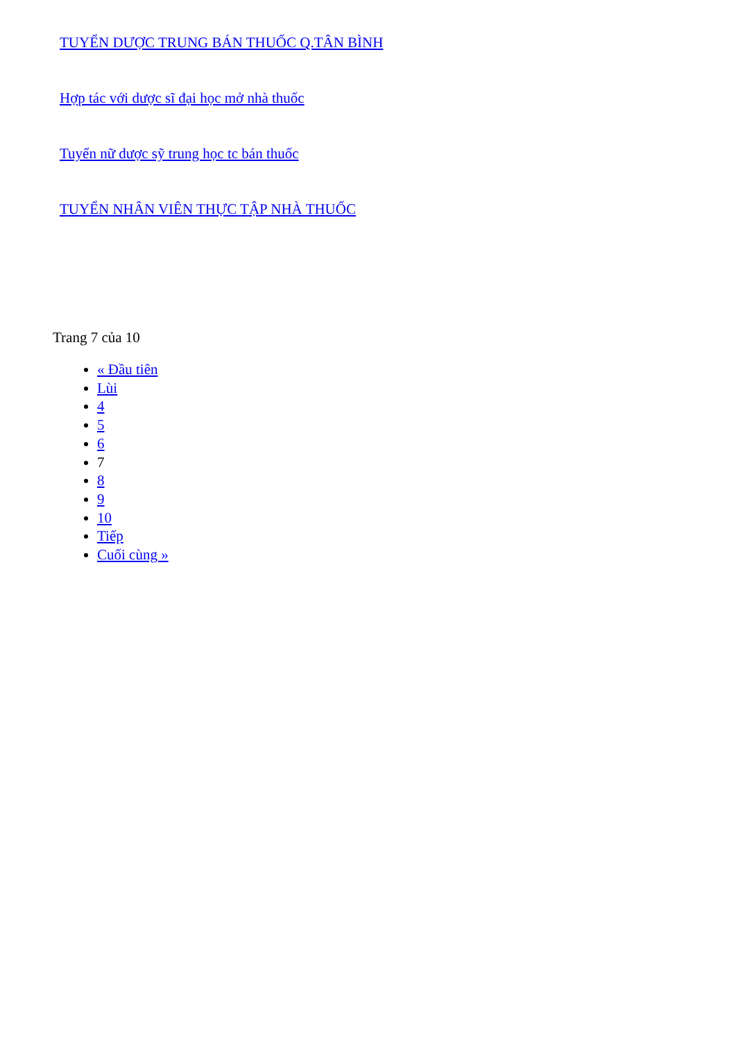TUYỂN DƯỢC TRUNG BÁN THUỐC Q.TÂN BÌNH
Hợp tác với dược sĩ đại học mở nhà thuốc
Tuyển nữ dược sỹ trung học tc bán thuốc
TUYỂN NHÂN VIÊN THỰC TẬP NHÀ THUỐC
Trang 7 của 10
« Đầu tiên
Lùi
4
5
6
7
8
9
10
Tiếp
Cuối cùng »